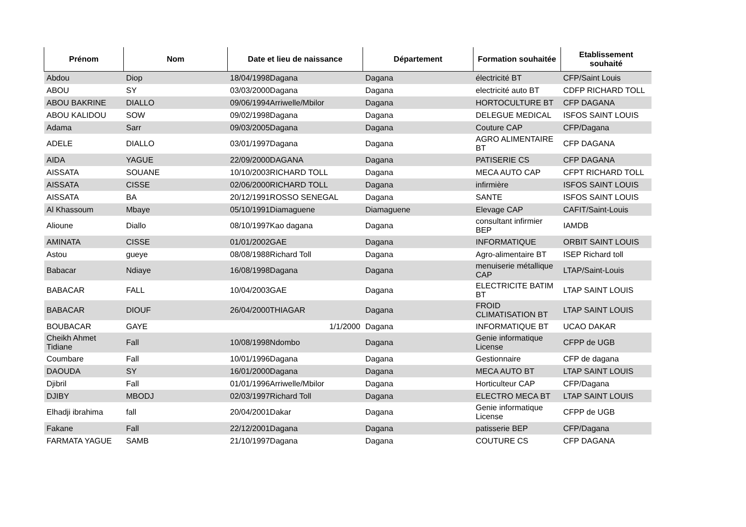| Prénom | Nom | Date et lieu de naissance | Département | Formation souhaitée | Etablissement souhaité |
| --- | --- | --- | --- | --- | --- |
| Abdou | Diop | 18/04/1998Dagana | Dagana | électricité BT | CFP/Saint Louis |
| ABOU | SY | 03/03/2000Dagana | Dagana | electricité auto BT | CDFP RICHARD TOLL |
| ABOU BAKRINE | DIALLO | 09/06/1994Arriwelle/Mbilor | Dagana | HORTOCULTURE BT | CFP DAGANA |
| ABOU KALIDOU | SOW | 09/02/1998Dagana | Dagana | DELEGUE MEDICAL | ISFOS SAINT LOUIS |
| Adama | Sarr | 09/03/2005Dagana | Dagana | Couture CAP | CFP/Dagana |
| ADELE | DIALLO | 03/01/1997Dagana | Dagana | AGRO ALIMENTAIRE BT | CFP DAGANA |
| AIDA | YAGUE | 22/09/2000DAGANA | Dagana | PATISERIE CS | CFP DAGANA |
| AISSATA | SOUANE | 10/10/2003RICHARD TOLL | Dagana | MECA AUTO CAP | CFPT RICHARD TOLL |
| AISSATA | CISSE | 02/06/2000RICHARD TOLL | Dagana | infirmière | ISFOS SAINT LOUIS |
| AISSATA | BA | 20/12/1991ROSSO SENEGAL | Dagana | SANTE | ISFOS SAINT LOUIS |
| Al Khassoum | Mbaye | 05/10/1991Diamaguene | Diamaguene | Elevage CAP | CAFIT/Saint-Louis |
| Alioune | Diallo | 08/10/1997Kao dagana | Dagana | consultant infirmier BEP | IAMDB |
| AMINATA | CISSE | 01/01/2002GAE | Dagana | INFORMATIQUE | ORBIT SAINT LOUIS |
| Astou | gueye | 08/08/1988Richard Toll | Dagana | Agro-alimentaire BT | ISEP Richard toll |
| Babacar | Ndiaye | 16/08/1998Dagana | Dagana | menuiserie métallique CAP | LTAP/Saint-Louis |
| BABACAR | FALL | 10/04/2003GAE | Dagana | ELECTRICITE BATIM BT | LTAP SAINT LOUIS |
| BABACAR | DIOUF | 26/04/2000THIAGAR | Dagana | FROID CLIMATISATION BT | LTAP SAINT LOUIS |
| BOUBACAR | GAYE | 1/1/2000 | Dagana | INFORMATIQUE BT | UCAO DAKAR |
| Cheikh Ahmet Tidiane | Fall | 10/08/1998Ndombo | Dagana | Genie informatique License | CFPP de UGB |
| Coumbare | Fall | 10/01/1996Dagana | Dagana | Gestionnaire | CFP de dagana |
| DAOUDA | SY | 16/01/2000Dagana | Dagana | MECA AUTO BT | LTAP SAINT LOUIS |
| Djibril | Fall | 01/01/1996Arriwelle/Mbilor | Dagana | Horticulteur CAP | CFP/Dagana |
| DJIBY | MBODJ | 02/03/1997Richard Toll | Dagana | ELECTRO MECA BT | LTAP SAINT LOUIS |
| Elhadji ibrahima | fall | 20/04/2001Dakar | Dagana | Genie informatique License | CFPP de UGB |
| Fakane | Fall | 22/12/2001Dagana | Dagana | patisserie BEP | CFP/Dagana |
| FARMATA YAGUE | SAMB | 21/10/1997Dagana | Dagana | COUTURE CS | CFP DAGANA |